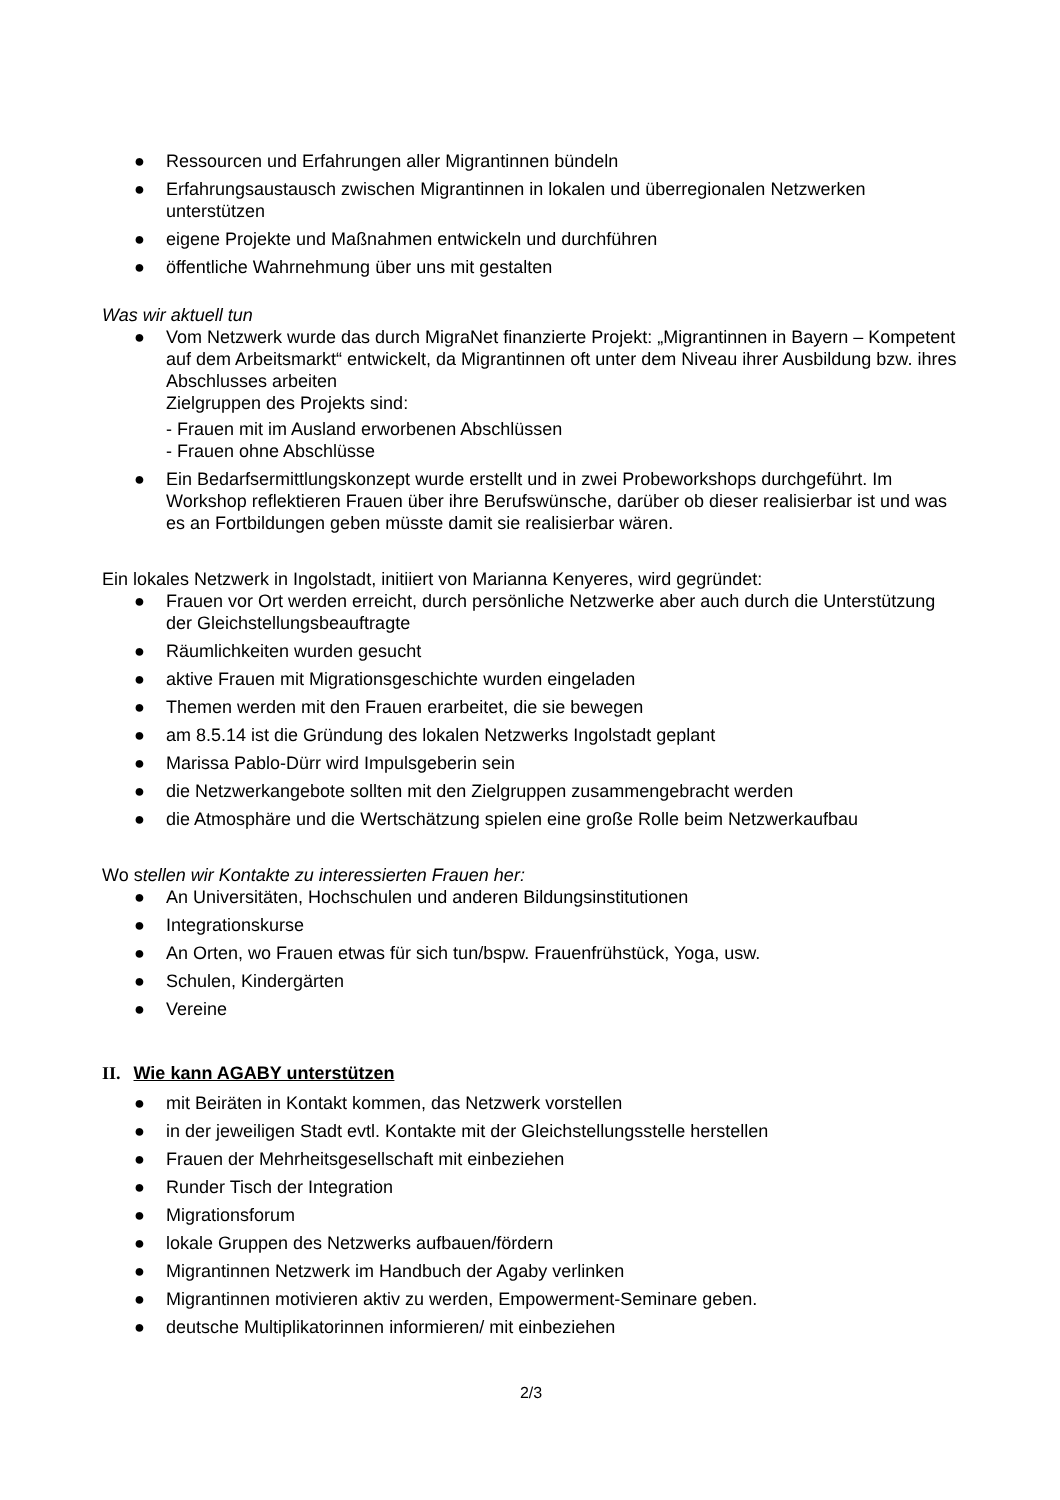● Ressourcen und Erfahrungen aller Migrantinnen bündeln
● Erfahrungsaustausch zwischen Migrantinnen in lokalen und überregionalen Netzwerken unterstützen
● eigene Projekte und Maßnahmen entwickeln und durchführen
● öffentliche Wahrnehmung über uns mit gestalten
Was wir aktuell tun
● Vom Netzwerk wurde das durch MigraNet finanzierte Projekt: „Migrantinnen in Bayern – Kompetent auf dem Arbeitsmarkt“ entwickelt, da Migrantinnen oft unter dem Niveau ihrer Ausbildung bzw. ihres Abschlusses arbeiten
Zielgruppen des Projekts sind:
- Frauen mit im Ausland erworbenen Abschlüssen
- Frauen ohne Abschlüsse
● Ein Bedarfsermittlungskonzept wurde erstellt und in zwei Probeworkshops durchgeführt. Im Workshop reflektieren Frauen über ihre Berufswünsche, darüber ob dieser realisierbar ist und was es an Fortbildungen geben müsste damit sie realisierbar wären.
Ein lokales Netzwerk in Ingolstadt, initiiert von Marianna Kenyeres, wird gegründet:
● Frauen vor Ort werden erreicht, durch persönliche Netzwerke aber auch durch die Unterstützung der Gleichstellungsbeauftragte
● Räumlichkeiten wurden gesucht
● aktive Frauen mit Migrationsgeschichte wurden eingeladen
● Themen werden mit den Frauen erarbeitet, die sie bewegen
● am 8.5.14 ist die Gründung des lokalen Netzwerks Ingolstadt geplant
● Marissa Pablo-Dürr wird Impulsgeberin sein
● die Netzwerkangebote sollten mit den Zielgruppen zusammengebracht werden
● die Atmosphäre und die Wertschätzung spielen eine große Rolle beim Netzwerkaufbau
Wo stellen wir Kontakte zu interessierten Frauen her:
● An Universitäten, Hochschulen und anderen Bildungsinstitutionen
● Integrationskurse
● An Orten, wo Frauen etwas für sich tun/bspw. Frauenfrühstück, Yoga, usw.
● Schulen, Kindergärten
● Vereine
II. Wie kann AGABY unterstützen
● mit Beiräten in Kontakt kommen, das Netzwerk vorstellen
● in der jeweiligen Stadt evtl. Kontakte mit der Gleichstellungsstelle herstellen
● Frauen der Mehrheitsgesellschaft mit einbeziehen
● Runder Tisch der Integration
● Migrationsforum
● lokale Gruppen des Netzwerks aufbauen/fördern
● Migrantinnen Netzwerk im Handbuch der Agaby verlinken
● Migrantinnen motivieren aktiv zu werden, Empowerment-Seminare geben.
● deutsche Multiplikatorinnen informieren/ mit einbeziehen
2/3